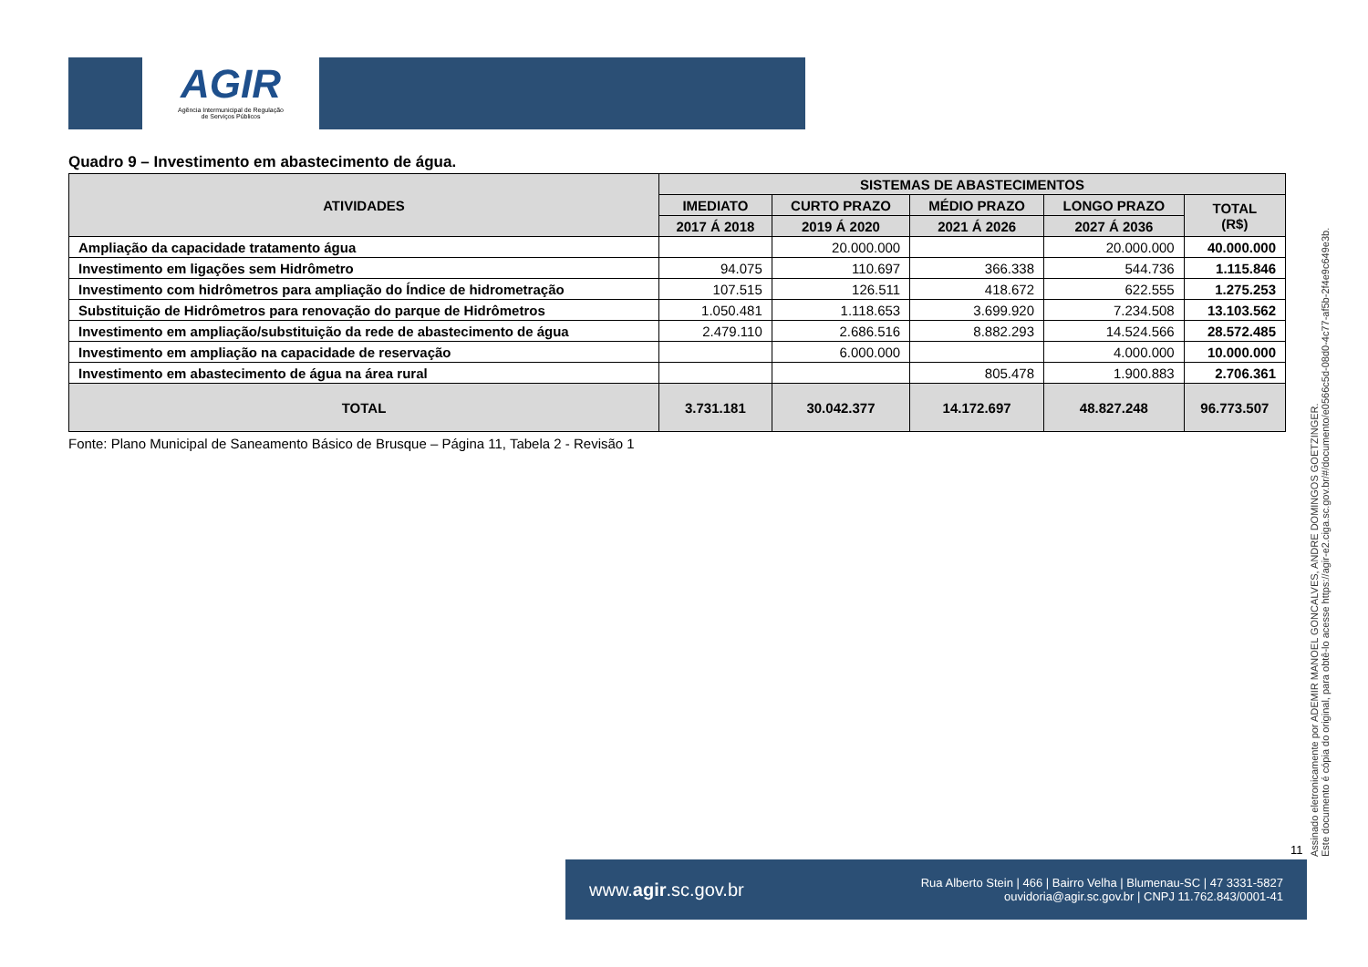AGIR
Agência Intermunicipal de Regulação
de Serviços Públicos
Quadro 9 – Investimento em abastecimento de água.
| ATIVIDADES | SISTEMAS DE ABASTECIMENTOS | | | | |
| --- | --- | --- | --- | --- | --- |
| | IMEDIATO | CURTO PRAZO | MÉDIO PRAZO | LONGO PRAZO | TOTAL (R$) |
| | 2017 Á 2018 | 2019 Á 2020 | 2021 Á 2026 | 2027 Á 2036 | |
| Ampliação da capacidade tratamento água | | 20.000.000 | | 20.000.000 | 40.000.000 |
| Investimento em ligações sem Hidrômetro | 94.075 | 110.697 | 366.338 | 544.736 | 1.115.846 |
| Investimento com hidrômetros para ampliação do Índice de hidrometração | 107.515 | 126.511 | 418.672 | 622.555 | 1.275.253 |
| Substituição de Hidrômetros para renovação do parque de Hidrômetros | 1.050.481 | 1.118.653 | 3.699.920 | 7.234.508 | 13.103.562 |
| Investimento em ampliação/substituição da rede de abastecimento de água | 2.479.110 | 2.686.516 | 8.882.293 | 14.524.566 | 28.572.485 |
| Investimento em ampliação na capacidade de reservação | | 6.000.000 | | 4.000.000 | 10.000.000 |
| Investimento em abastecimento de água na área rural | | | 805.478 | 1.900.883 | 2.706.361 |
| TOTAL | 3.731.181 | 30.042.377 | 14.172.697 | 48.827.248 | 96.773.507 |
Fonte: Plano Municipal de Saneamento Básico de Brusque – Página 11, Tabela 2 - Revisão 1
Assinado eletronicamente por ADEMIR MANOEL GONCALVES, ANDRE DOMINGOS GOETZINGER.
Este documento é cópia do original, para obtê-lo acesse https://agir-e2.ciga.sc.gov.br/#/documento/e0566c5d-08d0-4c77-af5b-2f4e9c649e3b.
11
www.agir.sc.gov.br
Rua Alberto Stein | 466 | Bairro Velha | Blumenau-SC | 47 3331-5827
ouvidoria@agir.sc.gov.br | CNPJ 11.762.843/0001-41